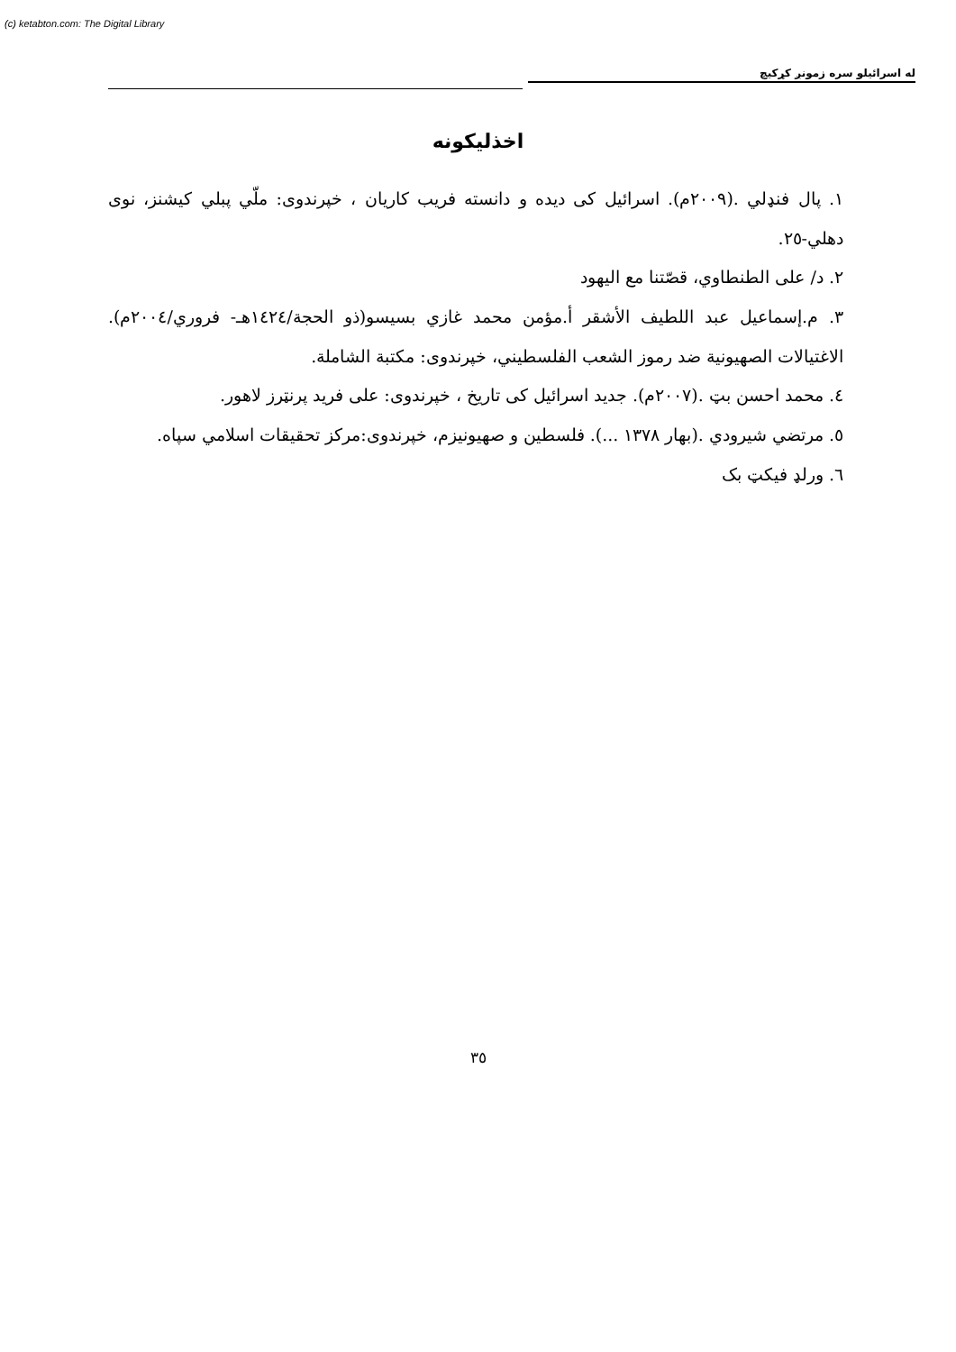(c) ketabton.com: The Digital Library
له اسرائيلو سره زمونږ كړكيچ
اخذليكونه
١. پال فنډلي .(٢٠٠٩م). اسرائيل کی ديده و دانسته فريب كاريان ، خپرندوی: ملّي پبلي كيشنز، نوی دهلي-٢٥.
٢. د/ على الطنطاوي، قصّتنا مع اليهود
٣. م.إسماعيل عبد اللطيف الأشقر أ.مؤمن محمد غازي بسيسو(ذو الحجة/١٤٢٤هـ- فروري/٢٠٠٤م). الاغتيالات الصهيونية ضد رموز الشعب الفلسطيني، خپرندوی: مكتبة الشاملة.
٤. محمد احسن بټ .(٢٠٠٧م). جديد اسرائيل کی تاريخ ، خپرندوی: على فريد پرنټرز لاهور.
٥. مرتضي شيرودي .(بهار ١٣٧٨ ...). فلسطين و صهيونيزم، خپرندوی:مركز تحقيقات اسلامي سپاه.
٦. ورلډ فيكټ بک
٣٥